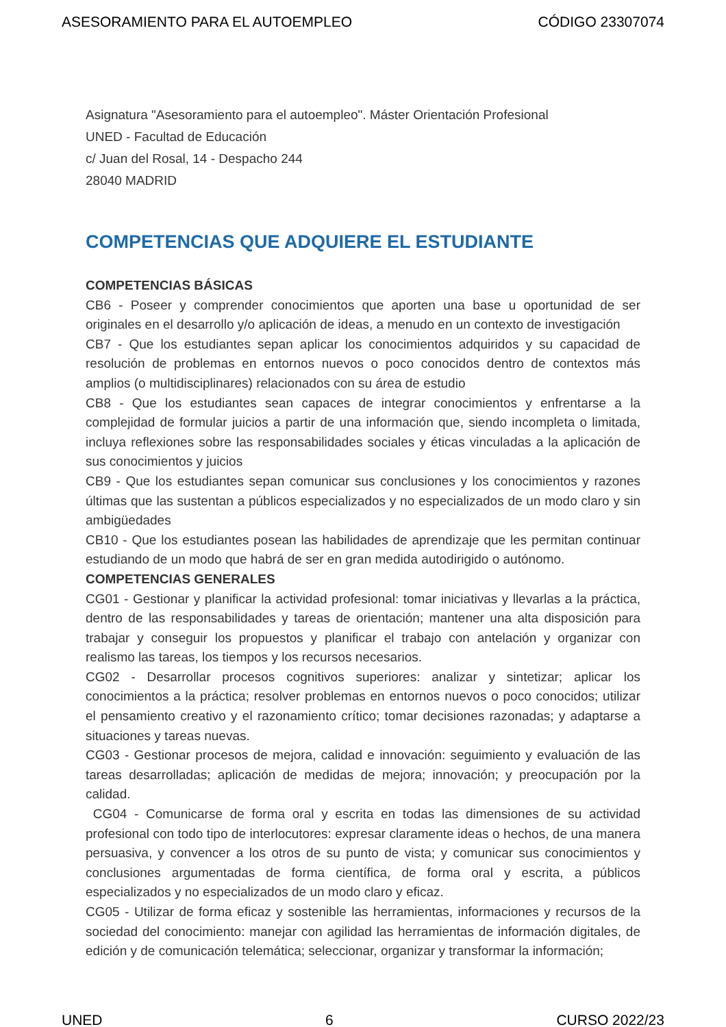ASESORAMIENTO PARA EL AUTOEMPLEO CÓDIGO 23307074
Asignatura "Asesoramiento para el autoempleo". Máster Orientación Profesional
UNED - Facultad de Educación
c/ Juan del Rosal, 14 - Despacho 244
28040 MADRID
COMPETENCIAS QUE ADQUIERE EL ESTUDIANTE
COMPETENCIAS BÁSICAS
CB6 - Poseer y comprender conocimientos que aporten una base u oportunidad de ser originales en el desarrollo y/o aplicación de ideas, a menudo en un contexto de investigación
CB7 - Que los estudiantes sepan aplicar los conocimientos adquiridos y su capacidad de resolución de problemas en entornos nuevos o poco conocidos dentro de contextos más amplios (o multidisciplinares) relacionados con su área de estudio
CB8 - Que los estudiantes sean capaces de integrar conocimientos y enfrentarse a la complejidad de formular juicios a partir de una información que, siendo incompleta o limitada, incluya reflexiones sobre las responsabilidades sociales y éticas vinculadas a la aplicación de sus conocimientos y juicios
CB9 - Que los estudiantes sepan comunicar sus conclusiones y los conocimientos y razones últimas que las sustentan a públicos especializados y no especializados de un modo claro y sin ambigüedades
CB10 - Que los estudiantes posean las habilidades de aprendizaje que les permitan continuar estudiando de un modo que habrá de ser en gran medida autodirigido o autónomo.
COMPETENCIAS GENERALES
CG01 - Gestionar y planificar la actividad profesional: tomar iniciativas y llevarlas a la práctica, dentro de las responsabilidades y tareas de orientación; mantener una alta disposición para trabajar y conseguir los propuestos y planificar el trabajo con antelación y organizar con realismo las tareas, los tiempos y los recursos necesarios.
CG02 - Desarrollar procesos cognitivos superiores: analizar y sintetizar; aplicar los conocimientos a la práctica; resolver problemas en entornos nuevos o poco conocidos; utilizar el pensamiento creativo y el razonamiento crítico; tomar decisiones razonadas; y adaptarse a situaciones y tareas nuevas.
CG03 - Gestionar procesos de mejora, calidad e innovación: seguimiento y evaluación de las tareas desarrolladas; aplicación de medidas de mejora; innovación; y preocupación por la calidad.
CG04 - Comunicarse de forma oral y escrita en todas las dimensiones de su actividad profesional con todo tipo de interlocutores: expresar claramente ideas o hechos, de una manera persuasiva, y convencer a los otros de su punto de vista; y comunicar sus conocimientos y conclusiones argumentadas de forma científica, de forma oral y escrita, a públicos especializados y no especializados de un modo claro y eficaz.
CG05 - Utilizar de forma eficaz y sostenible las herramientas, informaciones y recursos de la sociedad del conocimiento: manejar con agilidad las herramientas de información digitales, de edición y de comunicación telemática; seleccionar, organizar y transformar la información;
UNED 6 CURSO 2022/23